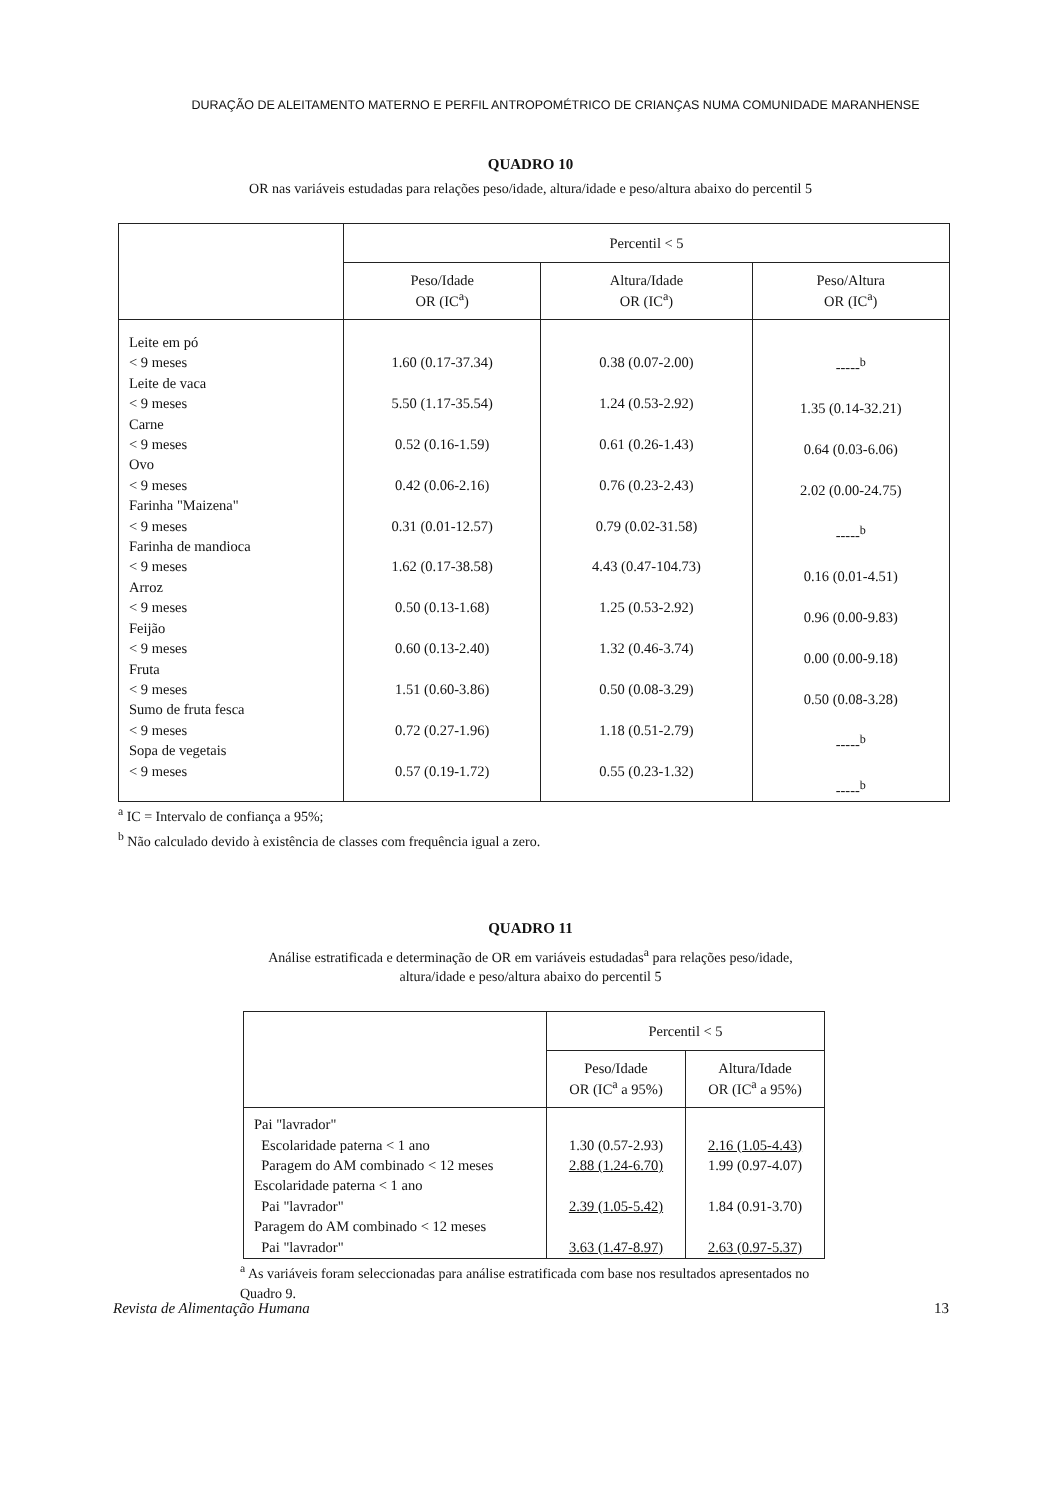DURAÇÃO DE ALEITAMENTO MATERNO E PERFIL ANTROPOMÉTRICO DE CRIANÇAS NUMA COMUNIDADE MARANHENSE
QUADRO 10
OR nas variáveis estudadas para relações peso/idade, altura/idade e peso/altura abaixo do percentil 5
| | Percentil < 5 | | |
| --- | --- | --- | --- |
| | Peso/Idade OR (IC<sup>a</sup>) | Altura/Idade OR (IC<sup>a</sup>) | Peso/Altura OR (IC<sup>a</sup>) |
| Leite em pó < 9 meses Leite de vaca < 9 meses Carne < 9 meses Ovo < 9 meses Farinha "Maizena" < 9 meses Farinha de mandioca < 9 meses Arroz < 9 meses Feijão < 9 meses Fruta < 9 meses Sumo de fruta fesca < 9 meses Sopa de vegetais < 9 meses | 1.60 (0.17-37.34) 5.50 (1.17-35.54) 0.52 (0.16-1.59) 0.42 (0.06-2.16) 0.31 (0.01-12.57) 1.62 (0.17-38.58) 0.50 (0.13-1.68) 0.60 (0.13-2.40) 1.51 (0.60-3.86) 0.72 (0.27-1.96) 0.57 (0.19-1.72) | 0.38 (0.07-2.00) 1.24 (0.53-2.92) 0.61 (0.26-1.43) 0.76 (0.23-2.43) 0.79 (0.02-31.58) 4.43 (0.47-104.73) 1.25 (0.53-2.92) 1.32 (0.46-3.74) 0.50 (0.08-3.29) 1.18 (0.51-2.79) 0.55 (0.23-1.32) | -----<sup>b</sup> 1.35 (0.14-32.21) 0.64 (0.03-6.06) 2.02 (0.00-24.75) -----<sup>b</sup> 0.16 (0.01-4.51) 0.96 (0.00-9.83) 0.00 (0.00-9.18) 0.50 (0.08-3.28) -----<sup>b</sup> -----<sup>b</sup> |
<sup>a</sup> IC = Intervalo de confiança a 95%;
<sup>b</sup> Não calculado devido à existência de classes com frequência igual a zero.
QUADRO 11
Análise estratificada e determinação de OR em variáveis estudadas<sup>a</sup> para relações peso/idade, altura/idade e peso/altura abaixo do percentil 5
| | Percentil < 5 | |
| --- | --- | --- |
| | Peso/Idade OR (IC<sup>a</sup> a 95%) | Altura/Idade OR (IC<sup>a</sup> a 95%) |
| Pai "lavrador" Escolaridade paterna < 1 ano Paragem do AM combinado < 12 meses Escolaridade paterna < 1 ano Pai "lavrador" Paragem do AM combinado < 12 meses Pai "lavrador" | 1.30 (0.57-2.93) 2.88 (1.24-6.70) 2.39 (1.05-5.42) 3.63 (1.47-8.97) | 2.16 (1.05-4.43) 1.99 (0.97-4.07) 1.84 (0.91-3.70) 2.63 (0.97-5.37) |
<sup>a</sup> As variáveis foram seleccionadas para análise estratificada com base nos resultados apresentados no Quadro 9.
Revista de Alimentação Humana 13